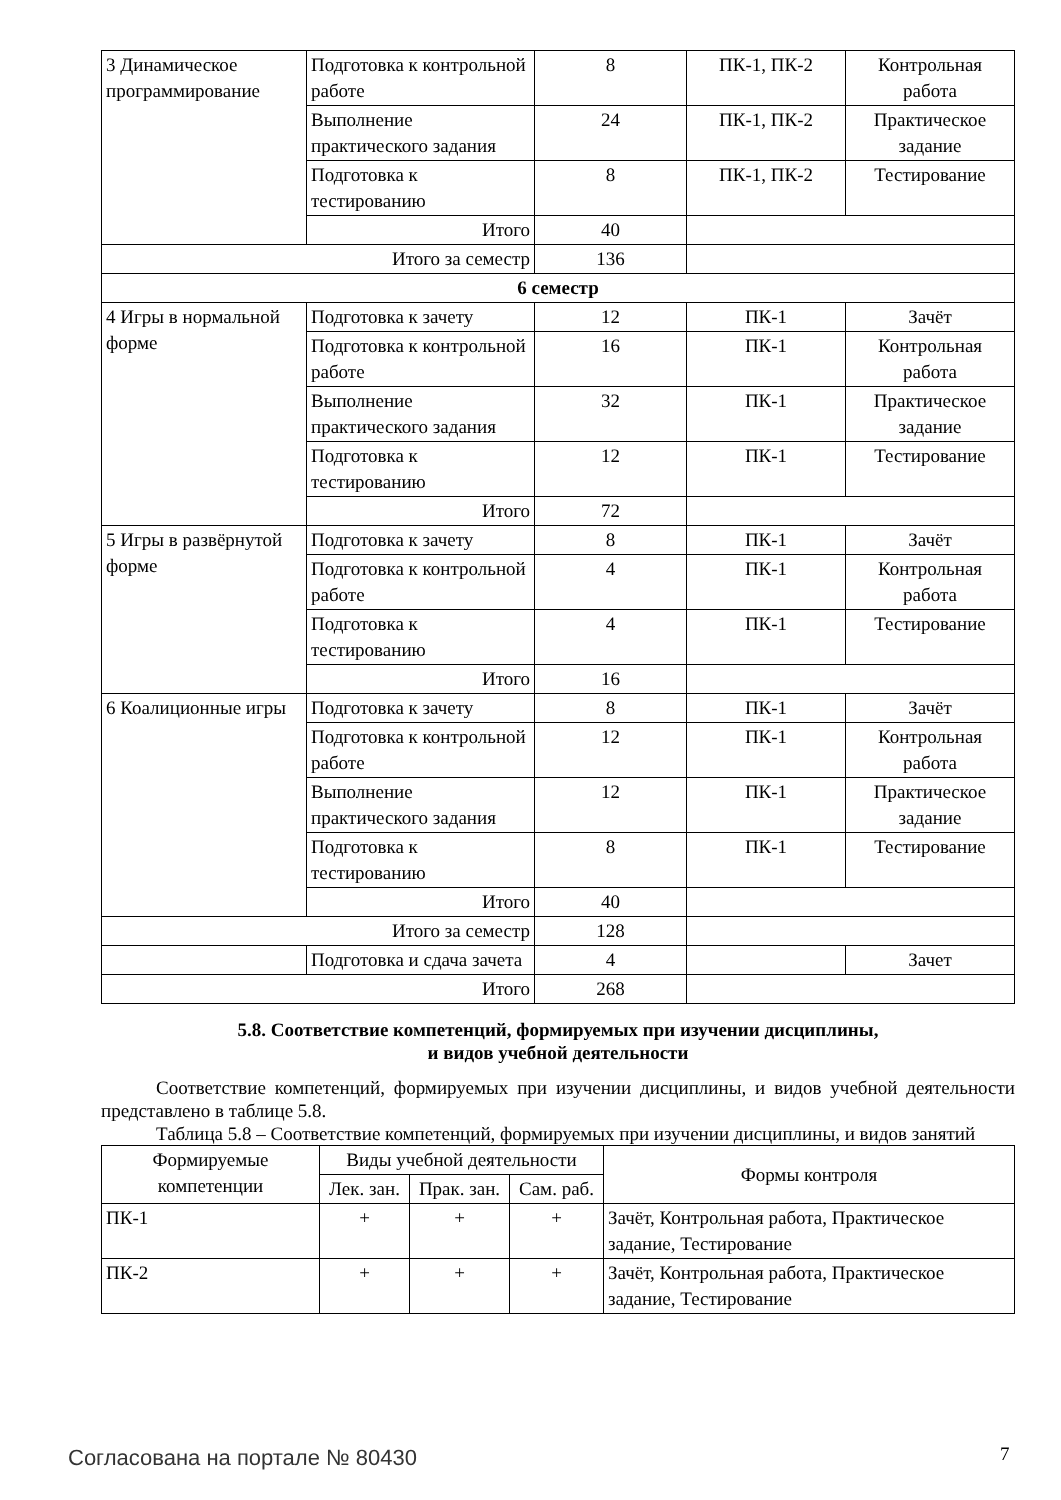| 3 Динамическое программирование | Подготовка к контрольной работе | 8 | ПК-1, ПК-2 | Контрольная работа |
| | Выполнение практического задания | 24 | ПК-1, ПК-2 | Практическое задание |
| | Подготовка к тестированию | 8 | ПК-1, ПК-2 | Тестирование |
| | Итого | 40 | | |
| Итого за семестр | | 136 | | |
| 6 семестр | | | | |
| 4 Игры в нормальной форме | Подготовка к зачету | 12 | ПК-1 | Зачёт |
| | Подготовка к контрольной работе | 16 | ПК-1 | Контрольная работа |
| | Выполнение практического задания | 32 | ПК-1 | Практическое задание |
| | Подготовка к тестированию | 12 | ПК-1 | Тестирование |
| | Итого | 72 | | |
| 5 Игры в развёрнутой форме | Подготовка к зачету | 8 | ПК-1 | Зачёт |
| | Подготовка к контрольной работе | 4 | ПК-1 | Контрольная работа |
| | Подготовка к тестированию | 4 | ПК-1 | Тестирование |
| | Итого | 16 | | |
| 6 Коалиционные игры | Подготовка к зачету | 8 | ПК-1 | Зачёт |
| | Подготовка к контрольной работе | 12 | ПК-1 | Контрольная работа |
| | Выполнение практического задания | 12 | ПК-1 | Практическое задание |
| | Подготовка к тестированию | 8 | ПК-1 | Тестирование |
| | Итого | 40 | | |
| Итого за семестр | | 128 | | |
| | Подготовка и сдача зачета | 4 | | Зачет |
| Итого | | 268 | | |
5.8. Соответствие компетенций, формируемых при изучении дисциплины,
и видов учебной деятельности
Соответствие компетенций, формируемых при изучении дисциплины, и видов учебной деятельности представлено в таблице 5.8.
Таблица 5.8 – Соответствие компетенций, формируемых при изучении дисциплины, и видов занятий
| Формируемые компетенции | Виды учебной деятельности | | | Формы контроля |
| --- | --- | --- | --- | --- |
| | Лек. зан. | Прак. зан. | Сам. раб. | |
| ПК-1 | + | + | + | Зачёт, Контрольная работа, Практическое задание, Тестирование |
| ПК-2 | + | + | + | Зачёт, Контрольная работа, Практическое задание, Тестирование |
Согласована на портале № 80430 7